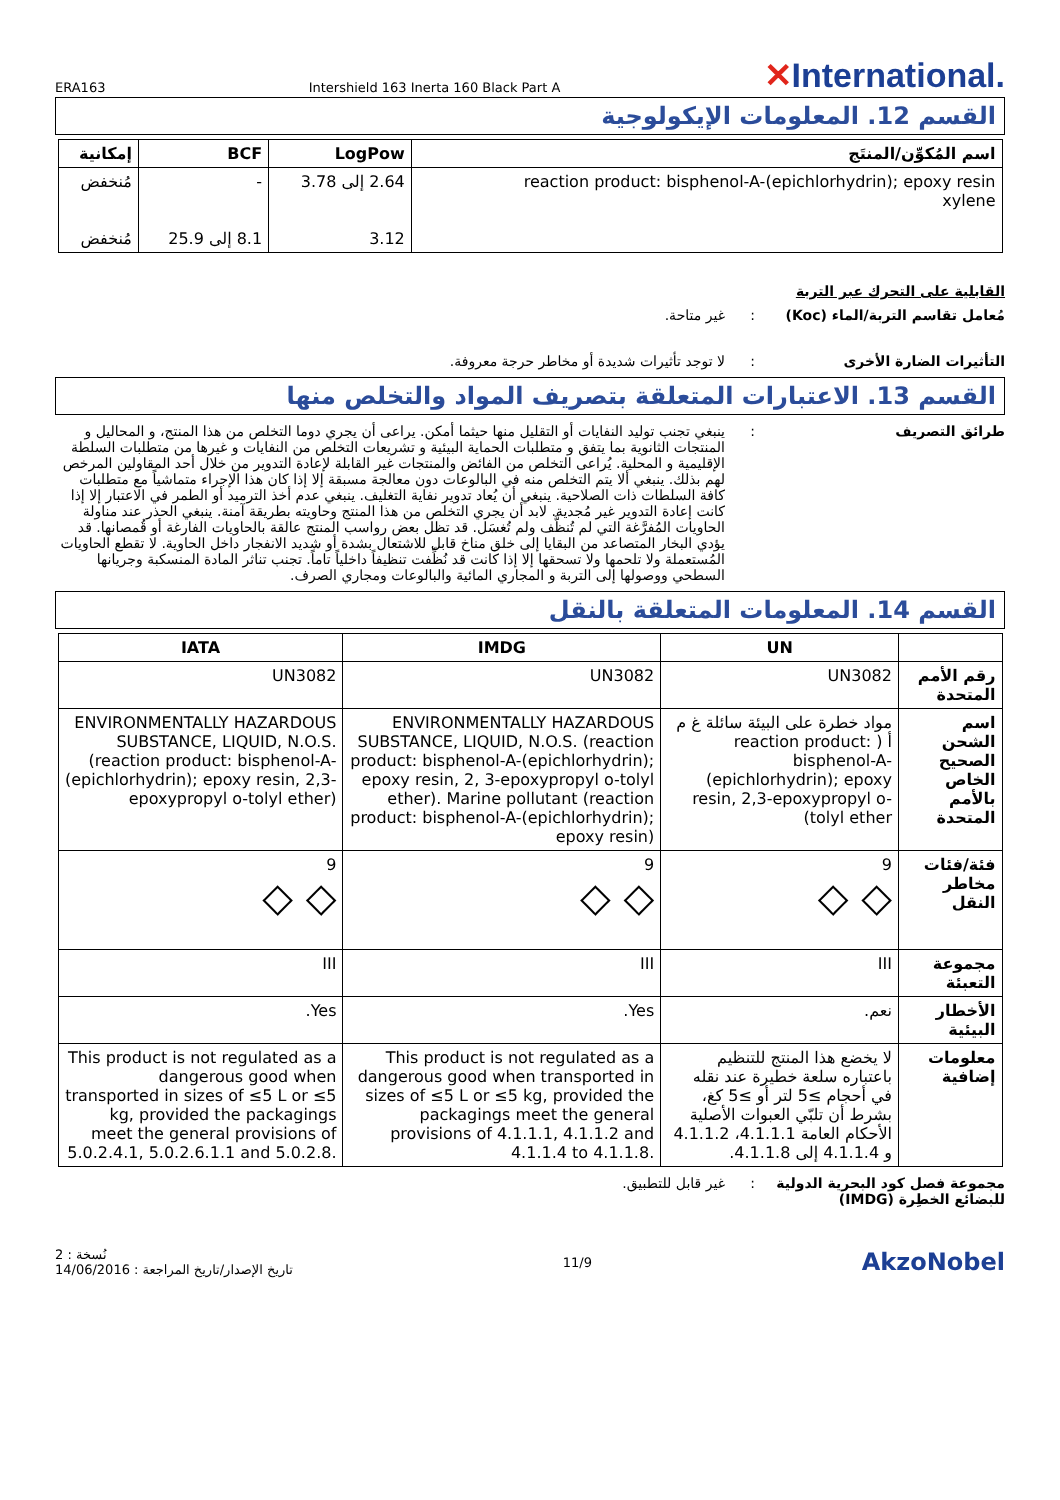ERA163 Intershield 163 Inerta 160 Black Part A ✕International.
القسم 12. المعلومات الإيكولوجية
| اسم المُكوِّن/المنتَج | LogPow | BCF | إمكانية |
| --- | --- | --- | --- |
| reaction product: bisphenol-A-(epichlorhydrin); epoxy resin xylene | 2.64 إلى 3.78 3.12 | - 8.1 إلى 25.9 | مُنخفض مُنخفض |
القابلية على التحرك عبر التربة
مُعامل تقاسم التربة/الماء (Koc)
: غير متاحة.
التأثيرات الضارة الأخرى : لا توجد تأثيرات شديدة أو مخاطر حرجة معروفة.
القسم 13. الاعتبارات المتعلقة بتصريف المواد والتخلص منها
طرائق التصريف : ينبغي تجنب توليد النفايات أو التقليل منها حيثما أمكن. يراعى أن يجري دوما التخلص من هذا المنتج، و المحاليل و المنتجات الثانوية بما يتفق و متطلبات الحماية البيئية و تشريعات التخلص من النفايات و غيرها من متطلبات السلطة الإقليمية و المحلية. يُراعى التخلص من الفائض والمنتجات غير القابلة لإعادة التدوير من خلال أحد المقاولين المرخص لهم بذلك. ينبغي ألا يتم التخلص منه في البالوعات دون معالجة مسبقة إلا إذا كان هذا الإجراء متماشياً مع متطلبات كافة السلطات ذات الصلاحية. ينبغي أن يُعاد تدوير نفاية التغليف. ينبغي عدم أخذ الترميد أو الطمر في الاعتبار إلا إذا كانت إعادة التدوير غير مُجدية. لابد أن يجري التخلص من هذا المنتج وحاويته بطريقة آمنة. ينبغي الحذر عند مناولة الحاويات المُفرَّغة التي لم تُنظَّف ولم تُغسَل. قد تظل بعض رواسب المنتج عالقة بالحاويات الفارغة أو قُمصانها. قد يؤدي البخار المتصاعد من البقايا إلى خلق مناخ قابل للاشتعال بشدة أو شديد الانفجار داخل الحاوية. لا تقطع الحاويات المُستعملة ولا تلحمها ولا تسحقها إلا إذا كانت قد نُظِّفت تنظيفاً داخلياً تاماً. تجنب تناثر المادة المنسكبة وجريانها السطحي ووصولها إلى التربة و المجاري المائية والبالوعات ومجاري الصرف.
القسم 14. المعلومات المتعلقة بالنقل
| | UN | IMDG | IATA |
| --- | --- | --- | --- |
| رقم الأمم المتحدة | UN3082 | UN3082 | UN3082 |
| اسم الشحن الصحيح الخاص بالأمم المتحدة | مواد خطرة على البيئة سائلة غ م أ ( reaction product: bisphenol-A-(epichlorhydrin); epoxy resin, 2,3-epoxypropyl o-tolyl ether) | ENVIRONMENTALLY HAZARDOUS SUBSTANCE, LIQUID, N.O.S. (reaction product: bisphenol-A-(epichlorhydrin); epoxy resin, 2, 3-epoxypropyl o-tolyl ether). Marine pollutant (reaction product: bisphenol-A-(epichlorhydrin); epoxy resin) | ENVIRONMENTALLY HAZARDOUS SUBSTANCE, LIQUID, N.O.S. (reaction product: bisphenol-A-(epichlorhydrin); epoxy resin, 2,3-epoxypropyl o-tolyl ether) |
| فئة/فئات مخاطر النقل | 9 ◇ ◇ | 9 ◇ ◇ | 9 ◇ ◇ |
| مجموعة التعبئة | III | III | III |
| الأخطار البيئية | نعم. | Yes. | Yes. |
| معلومات إضافية | لا يخضع هذا المنتج للتنظيم باعتباره سلعة خطيرة عند نقله في أحجام ≥5 لتر أو ≥5 كغ، بشرط أن تلبّي العبوات الأصلية الأحكام العامة 4.1.1.1، 4.1.1.2 و 4.1.1.4 إلى 4.1.1.8. | This product is not regulated as a dangerous good when transported in sizes of ≤5 L or ≤5 kg, provided the packagings meet the general provisions of 4.1.1.1, 4.1.1.2 and 4.1.1.4 to 4.1.1.8. | This product is not regulated as a dangerous good when transported in sizes of ≤5 L or ≤5 kg, provided the packagings meet the general provisions of 5.0.2.4.1, 5.0.2.6.1.1 and 5.0.2.8. |
مجموعة فصل كود البحرية الدولية للبضائع الخطِرة (IMDG)
: غير قابل للتطبيق.
نُسخة : 2
تاريخ الإصدار/تاريخ المراجعة : 14/06/2016
11/9
AkzoNobel